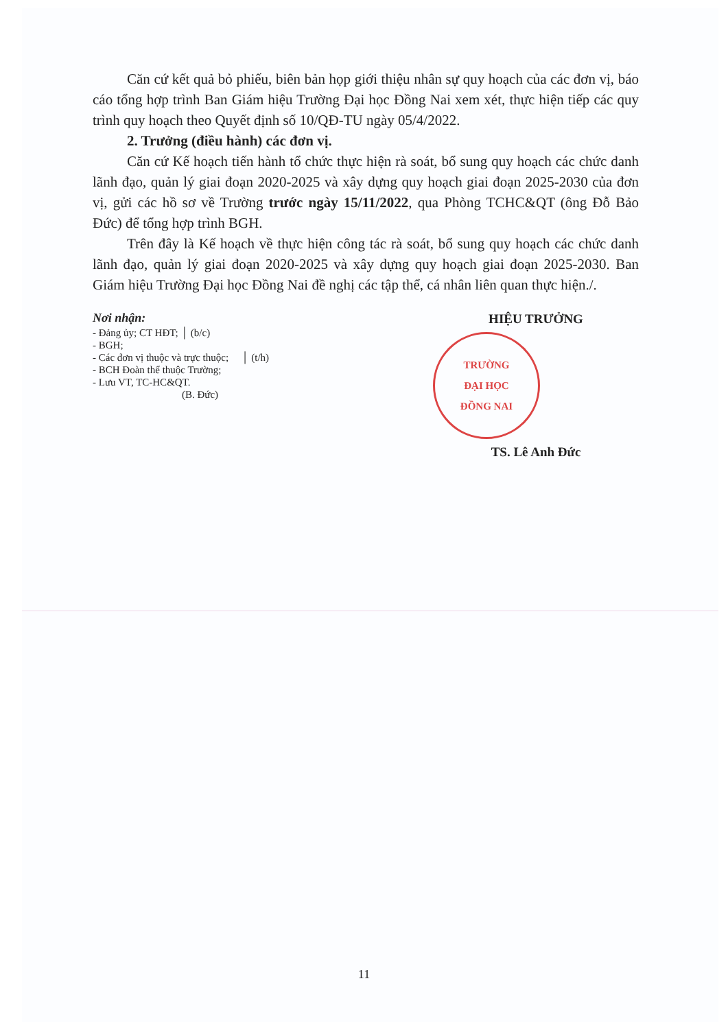Căn cứ kết quả bỏ phiếu, biên bản họp giới thiệu nhân sự quy hoạch của các đơn vị, báo cáo tổng hợp trình Ban Giám hiệu Trường Đại học Đồng Nai xem xét, thực hiện tiếp các quy trình quy hoạch theo Quyết định số 10/QĐ-TU ngày 05/4/2022.
2. Trưởng (điều hành) các đơn vị.
Căn cứ Kế hoạch tiến hành tổ chức thực hiện rà soát, bổ sung quy hoạch các chức danh lãnh đạo, quản lý giai đoạn 2020-2025 và xây dựng quy hoạch giai đoạn 2025-2030 của đơn vị, gửi các hồ sơ về Trường trước ngày 15/11/2022, qua Phòng TCHC&QT (ông Đỗ Bảo Đức) để tổng hợp trình BGH.
Trên đây là Kế hoạch về thực hiện công tác rà soát, bổ sung quy hoạch các chức danh lãnh đạo, quản lý giai đoạn 2020-2025 và xây dựng quy hoạch giai đoạn 2025-2030. Ban Giám hiệu Trường Đại học Đồng Nai đề nghị các tập thể, cá nhân liên quan thực hiện./.
Nơi nhận:
- Đảng ủy; CT HĐT; │ (b/c)
- BGH;
- Các đơn vị thuộc và trực thuộc; │ (t/h)
- BCH Đoàn thể thuộc Trường;
- Lưu VT, TC-HC&QT.
(B. Đức)
HIỆU TRƯỞNG
TRƯỜNG
ĐẠI HỌC
ĐỒNG NAI
TS. Lê Anh Đức
11